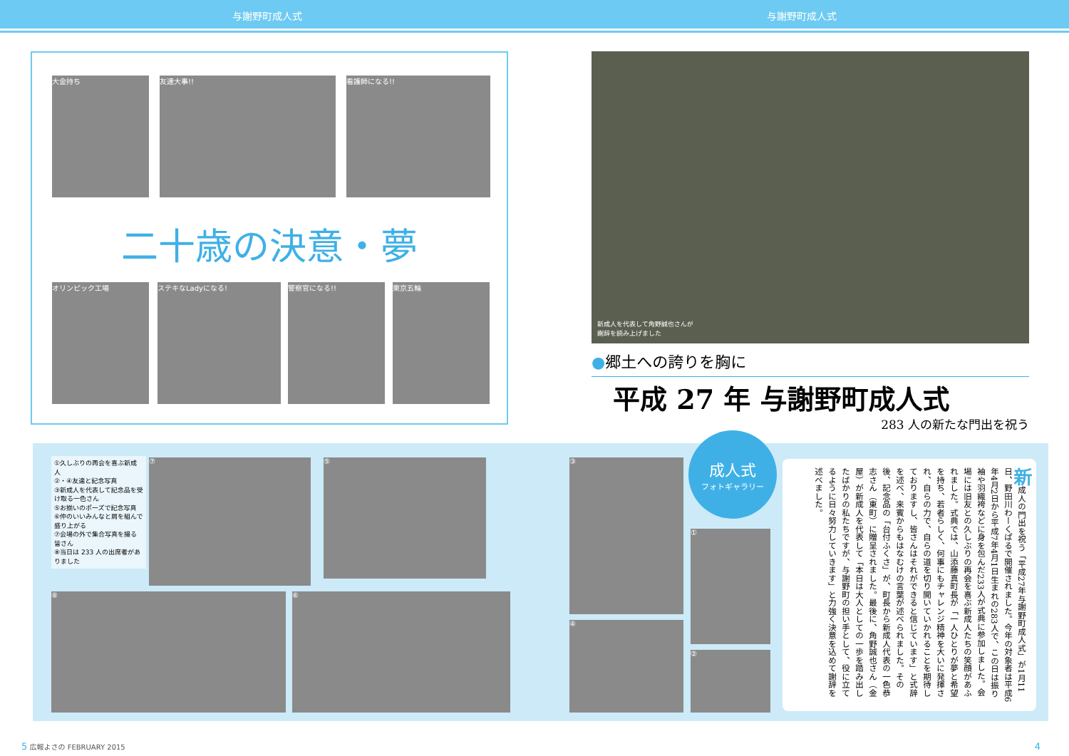与謝野町成人式 与謝野町成人式
大金持ち 友達大事!! 看護師になる!!
二十歳の決意・夢
オリンピック工場 ステキなLadyになる! 警察官になる!! 東京五輪
①久しぶりの再会を喜ぶ新成人
②・④友達と記念写真
③新成人を代表して記念品を受け取る一色さん
⑤お揃いのポーズで記念写真
⑥仲のいいみんなと肩を組んで盛り上がる
⑦会場の外で集合写真を撮る皆さん
⑧当日は 233 人の出席者がありました
⑦ ⑤
⑧ ⑥
③
④
①
②
新成人を代表して角野誠也さんが
謝辞を読み上げました
●郷土への誇りを胸に
平成 27 年 与謝野町成人式
283 人の新たな門出を祝う
成人式
フォトギャラリー
新成人の門出を祝う「平成27年与謝野町成人式」が1月11日、野田川わーくぱるで開催されました。今年の対象者は平成6年4月2日から平成7年4月1日生まれの283人で、この日は振り袖や羽織袴などに身を包んだ233人が式典に参加しました。会場には旧友との久しぶりの再会を喜ぶ新成人たちの笑顔があふれました。式典では、山添藤真町長が「一人ひとりが夢と希望を持ち、若者らしく、何事にもチャレンジ精神を大いに発揮され、自らの力で、自らの道を切り開いていかれることを期待しておりますし、皆さんはそれができると信じています」と式辞を述べ、来賓からもはなむけの言葉が述べられました。その後、記念品の「台付ふくさ」が、町長から新成人代表の一色恭志さん（東町）に贈呈されました。最後に、角野誠也さん（金屋）が新成人を代表して「本日は大人としての一歩を踏み出したばかりの私たちですが、与謝野町の担い手として、役に立てるように日々努力していきます」と力強く決意を込めて謝辞を述べました。
5 広報よさの FEBRUARY 2015 4